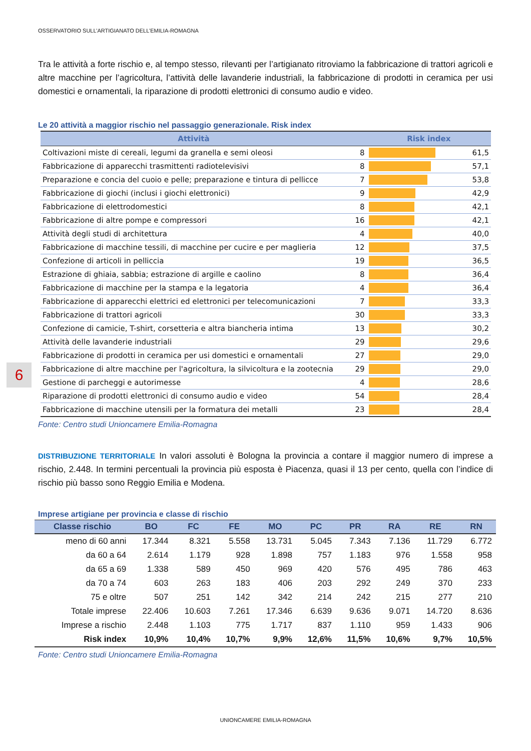OSSERVATORIO SULL’ARTIGIANATO DELL’EMILIA-ROMAGNA
Tra le attività a forte rischio e, al tempo stesso, rilevanti per l’artigianato ritroviamo la fabbricazione di trattori agricoli e altre macchine per l’agricoltura, l’attività delle lavanderie industriali, la fabbricazione di prodotti in ceramica per usi domestici e ornamentali, la riparazione di prodotti elettronici di consumo audio e video.
Le 20 attività a maggior rischio nel passaggio generazionale. Risk index
| Attività | | Risk index | |
| --- | --- | --- | --- |
| Coltivazioni miste di cereali, legumi da granella e semi oleosi | 8 | | 61,5 |
| Fabbricazione di apparecchi trasmittenti radiotelevisivi | 8 | | 57,1 |
| Preparazione e concia del cuoio e pelle; preparazione e tintura di pellicce | 7 | | 53,8 |
| Fabbricazione di giochi (inclusi i giochi elettronici) | 9 | | 42,9 |
| Fabbricazione di elettrodomestici | 8 | | 42,1 |
| Fabbricazione di altre pompe e compressori | 16 | | 42,1 |
| Attività degli studi di architettura | 4 | | 40,0 |
| Fabbricazione di macchine tessili, di macchine per cucire e per maglieria | 12 | | 37,5 |
| Confezione di articoli in pelliccia | 19 | | 36,5 |
| Estrazione di ghiaia, sabbia; estrazione di argille e caolino | 8 | | 36,4 |
| Fabbricazione di macchine per la stampa e la legatoria | 4 | | 36,4 |
| Fabbricazione di apparecchi elettrici ed elettronici per telecomunicazioni | 7 | | 33,3 |
| Fabbricazione di trattori agricoli | 30 | | 33,3 |
| Confezione di camicie, T-shirt, corsetteria e altra biancheria intima | 13 | | 30,2 |
| Attività delle lavanderie industriali | 29 | | 29,6 |
| Fabbricazione di prodotti in ceramica per usi domestici e ornamentali | 27 | | 29,0 |
| Fabbricazione di altre macchine per l'agricoltura, la silvicoltura e la zootecnia | 29 | | 29,0 |
| Gestione di parcheggi e autorimesse | 4 | | 28,6 |
| Riparazione di prodotti elettronici di consumo audio e video | 54 | | 28,4 |
| Fabbricazione di macchine utensili per la formatura dei metalli | 23 | | 28,4 |
Fonte: Centro studi Unioncamere Emilia-Romagna
DISTRIBUZIONE TERRITORIALE In valori assoluti è Bologna la provincia a contare il maggior numero di imprese a rischio, 2.448. In termini percentuali la provincia più esposta è Piacenza, quasi il 13 per cento, quella con l’indice di rischio più basso sono Reggio Emilia e Modena.
Imprese artigiane per provincia e classe di rischio
| Classe rischio | BO | FC | FE | MO | PC | PR | RA | RE | RN |
| --- | --- | --- | --- | --- | --- | --- | --- | --- | --- |
| meno di 60 anni | 17.344 | 8.321 | 5.558 | 13.731 | 5.045 | 7.343 | 7.136 | 11.729 | 6.772 |
| da 60 a 64 | 2.614 | 1.179 | 928 | 1.898 | 757 | 1.183 | 976 | 1.558 | 958 |
| da 65 a 69 | 1.338 | 589 | 450 | 969 | 420 | 576 | 495 | 786 | 463 |
| da 70 a 74 | 603 | 263 | 183 | 406 | 203 | 292 | 249 | 370 | 233 |
| 75 e oltre | 507 | 251 | 142 | 342 | 214 | 242 | 215 | 277 | 210 |
| Totale imprese | 22.406 | 10.603 | 7.261 | 17.346 | 6.639 | 9.636 | 9.071 | 14.720 | 8.636 |
| Imprese a rischio | 2.448 | 1.103 | 775 | 1.717 | 837 | 1.110 | 959 | 1.433 | 906 |
| Risk index | 10,9% | 10,4% | 10,7% | 9,9% | 12,6% | 11,5% | 10,6% | 9,7% | 10,5% |
Fonte: Centro studi Unioncamere Emilia-Romagna
6
UNIONCAMERE EMILIA-ROMAGNA